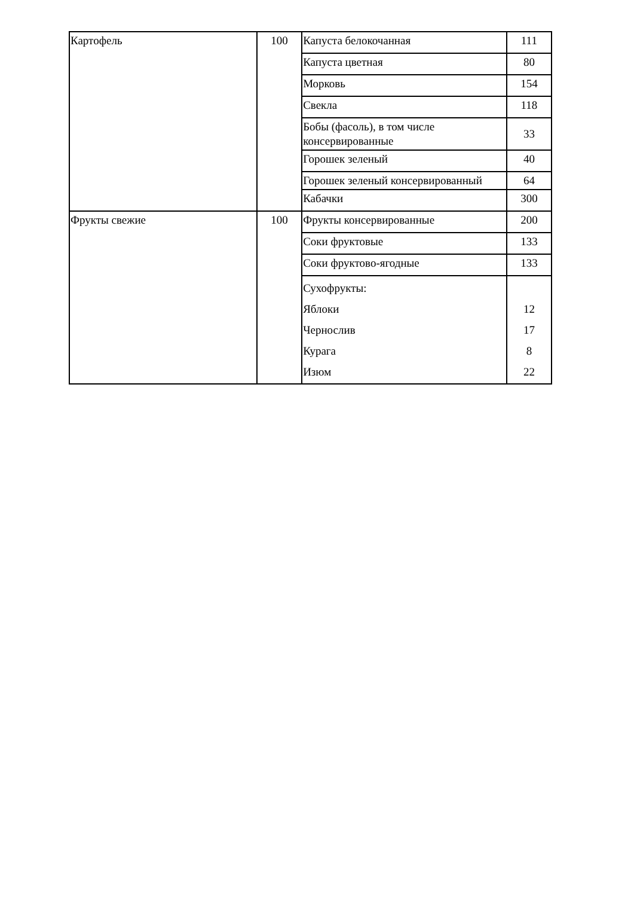| Картофель | 100 | Капуста белокочанная | 111 |
| | | Капуста цветная | 80 |
| | | Морковь | 154 |
| | | Свекла | 118 |
| | | Бобы (фасоль), в том числе консервированные | 33 |
| | | Горошек зеленый | 40 |
| | | Горошек зеленый консервированный | 64 |
| | | Кабачки | 300 |
| Фрукты свежие | 100 | Фрукты консервированные | 200 |
| | | Соки фруктовые | 133 |
| | | Соки фруктово-ягодные | 133 |
| | | Сухофрукты: Яблоки Чернослив Курага Изюм | 12 17 8 22 |